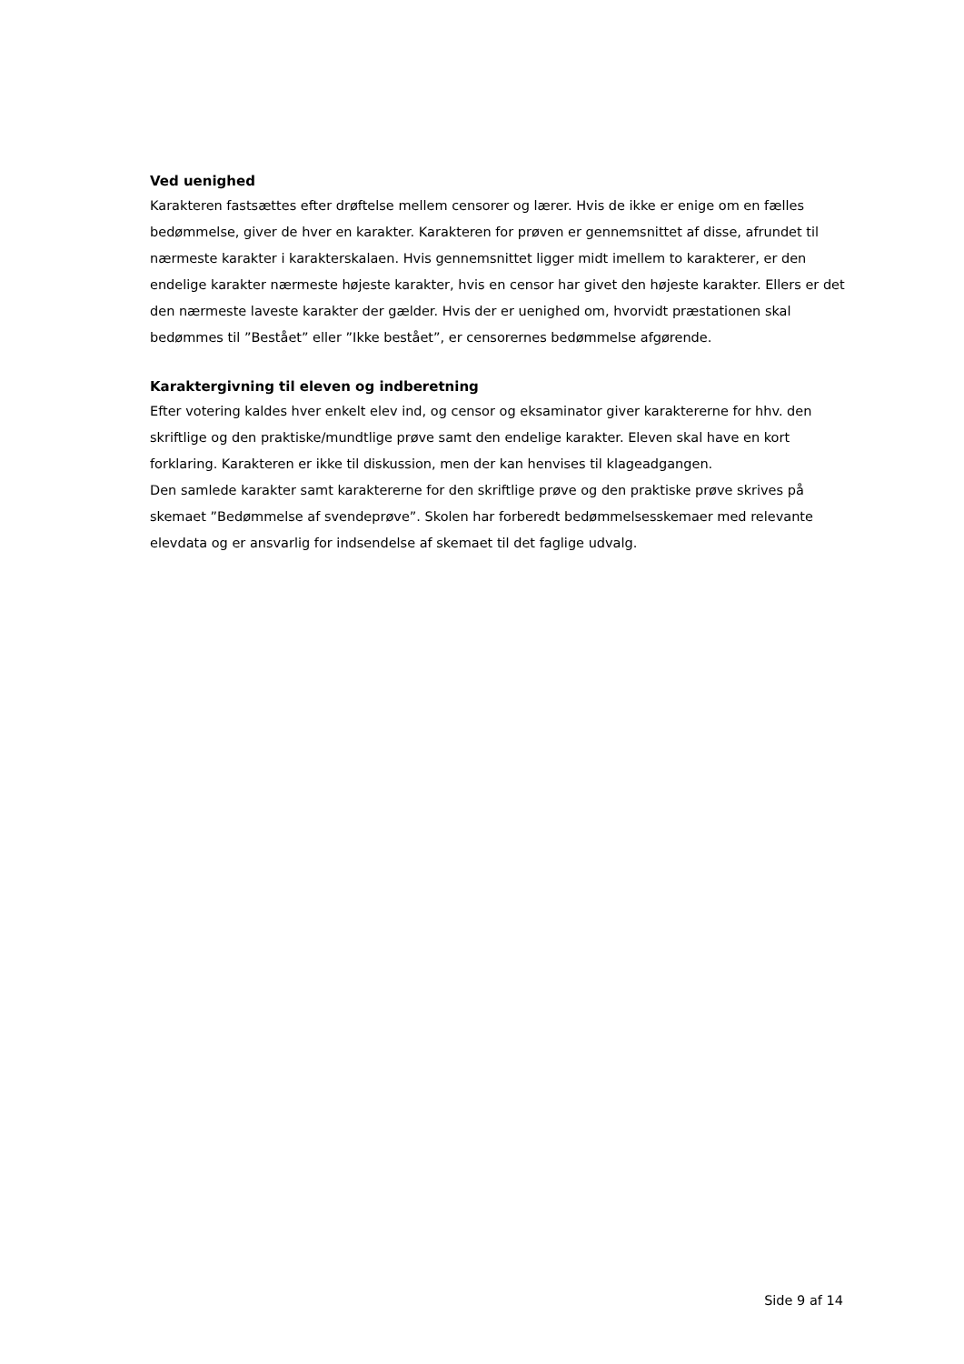Ved uenighed
Karakteren fastsættes efter drøftelse mellem censorer og lærer. Hvis de ikke er enige om en fælles bedømmelse, giver de hver en karakter. Karakteren for prøven er gennemsnittet af disse, afrundet til nærmeste karakter i karakterskalaen. Hvis gennemsnittet ligger midt imellem to karakterer, er den endelige karakter nærmeste højeste karakter, hvis en censor har givet den højeste karakter. Ellers er det den nærmeste laveste karakter der gælder. Hvis der er uenighed om, hvorvidt præstationen skal bedømmes til ”Bestået” eller ”Ikke bestået”, er censorernes bedømmelse afgørende.
Karaktergivning til eleven og indberetning
Efter votering kaldes hver enkelt elev ind, og censor og eksaminator giver karaktererne for hhv. den skriftlige og den praktiske/mundtlige prøve samt den endelige karakter. Eleven skal have en kort forklaring. Karakteren er ikke til diskussion, men der kan henvises til klageadgangen.
Den samlede karakter samt karaktererne for den skriftlige prøve og den praktiske prøve skrives på skemaet ”Bedømmelse af svendeprøve”. Skolen har forberedt bedømmelsesskemaer med relevante elevdata og er ansvarlig for indsendelse af skemaet til det faglige udvalg.
Side 9 af 14